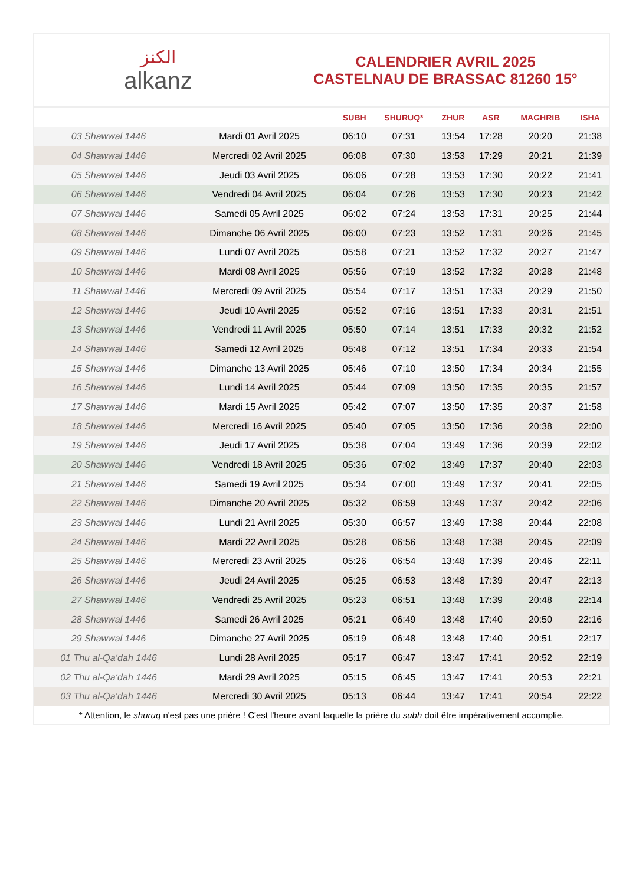الكنز
alkanz
CALENDRIER AVRIL 2025
CASTELNAU DE BRASSAC 81260 15°
| | | SUBH | SHURUQ* | ZHUR | ASR | MAGHRIB | ISHA |
| --- | --- | --- | --- | --- | --- | --- | --- |
| 03 Shawwal 1446 | Mardi 01 Avril 2025 | 06:10 | 07:31 | 13:54 | 17:28 | 20:20 | 21:38 |
| 04 Shawwal 1446 | Mercredi 02 Avril 2025 | 06:08 | 07:30 | 13:53 | 17:29 | 20:21 | 21:39 |
| 05 Shawwal 1446 | Jeudi 03 Avril 2025 | 06:06 | 07:28 | 13:53 | 17:30 | 20:22 | 21:41 |
| 06 Shawwal 1446 | Vendredi 04 Avril 2025 | 06:04 | 07:26 | 13:53 | 17:30 | 20:23 | 21:42 |
| 07 Shawwal 1446 | Samedi 05 Avril 2025 | 06:02 | 07:24 | 13:53 | 17:31 | 20:25 | 21:44 |
| 08 Shawwal 1446 | Dimanche 06 Avril 2025 | 06:00 | 07:23 | 13:52 | 17:31 | 20:26 | 21:45 |
| 09 Shawwal 1446 | Lundi 07 Avril 2025 | 05:58 | 07:21 | 13:52 | 17:32 | 20:27 | 21:47 |
| 10 Shawwal 1446 | Mardi 08 Avril 2025 | 05:56 | 07:19 | 13:52 | 17:32 | 20:28 | 21:48 |
| 11 Shawwal 1446 | Mercredi 09 Avril 2025 | 05:54 | 07:17 | 13:51 | 17:33 | 20:29 | 21:50 |
| 12 Shawwal 1446 | Jeudi 10 Avril 2025 | 05:52 | 07:16 | 13:51 | 17:33 | 20:31 | 21:51 |
| 13 Shawwal 1446 | Vendredi 11 Avril 2025 | 05:50 | 07:14 | 13:51 | 17:33 | 20:32 | 21:52 |
| 14 Shawwal 1446 | Samedi 12 Avril 2025 | 05:48 | 07:12 | 13:51 | 17:34 | 20:33 | 21:54 |
| 15 Shawwal 1446 | Dimanche 13 Avril 2025 | 05:46 | 07:10 | 13:50 | 17:34 | 20:34 | 21:55 |
| 16 Shawwal 1446 | Lundi 14 Avril 2025 | 05:44 | 07:09 | 13:50 | 17:35 | 20:35 | 21:57 |
| 17 Shawwal 1446 | Mardi 15 Avril 2025 | 05:42 | 07:07 | 13:50 | 17:35 | 20:37 | 21:58 |
| 18 Shawwal 1446 | Mercredi 16 Avril 2025 | 05:40 | 07:05 | 13:50 | 17:36 | 20:38 | 22:00 |
| 19 Shawwal 1446 | Jeudi 17 Avril 2025 | 05:38 | 07:04 | 13:49 | 17:36 | 20:39 | 22:02 |
| 20 Shawwal 1446 | Vendredi 18 Avril 2025 | 05:36 | 07:02 | 13:49 | 17:37 | 20:40 | 22:03 |
| 21 Shawwal 1446 | Samedi 19 Avril 2025 | 05:34 | 07:00 | 13:49 | 17:37 | 20:41 | 22:05 |
| 22 Shawwal 1446 | Dimanche 20 Avril 2025 | 05:32 | 06:59 | 13:49 | 17:37 | 20:42 | 22:06 |
| 23 Shawwal 1446 | Lundi 21 Avril 2025 | 05:30 | 06:57 | 13:49 | 17:38 | 20:44 | 22:08 |
| 24 Shawwal 1446 | Mardi 22 Avril 2025 | 05:28 | 06:56 | 13:48 | 17:38 | 20:45 | 22:09 |
| 25 Shawwal 1446 | Mercredi 23 Avril 2025 | 05:26 | 06:54 | 13:48 | 17:39 | 20:46 | 22:11 |
| 26 Shawwal 1446 | Jeudi 24 Avril 2025 | 05:25 | 06:53 | 13:48 | 17:39 | 20:47 | 22:13 |
| 27 Shawwal 1446 | Vendredi 25 Avril 2025 | 05:23 | 06:51 | 13:48 | 17:39 | 20:48 | 22:14 |
| 28 Shawwal 1446 | Samedi 26 Avril 2025 | 05:21 | 06:49 | 13:48 | 17:40 | 20:50 | 22:16 |
| 29 Shawwal 1446 | Dimanche 27 Avril 2025 | 05:19 | 06:48 | 13:48 | 17:40 | 20:51 | 22:17 |
| 01 Thu al-Qa‘dah 1446 | Lundi 28 Avril 2025 | 05:17 | 06:47 | 13:47 | 17:41 | 20:52 | 22:19 |
| 02 Thu al-Qa‘dah 1446 | Mardi 29 Avril 2025 | 05:15 | 06:45 | 13:47 | 17:41 | 20:53 | 22:21 |
| 03 Thu al-Qa‘dah 1446 | Mercredi 30 Avril 2025 | 05:13 | 06:44 | 13:47 | 17:41 | 20:54 | 22:22 |
* Attention, le shuruq n'est pas une prière ! C'est l'heure avant laquelle la prière du subh doit être impérativement accomplie.